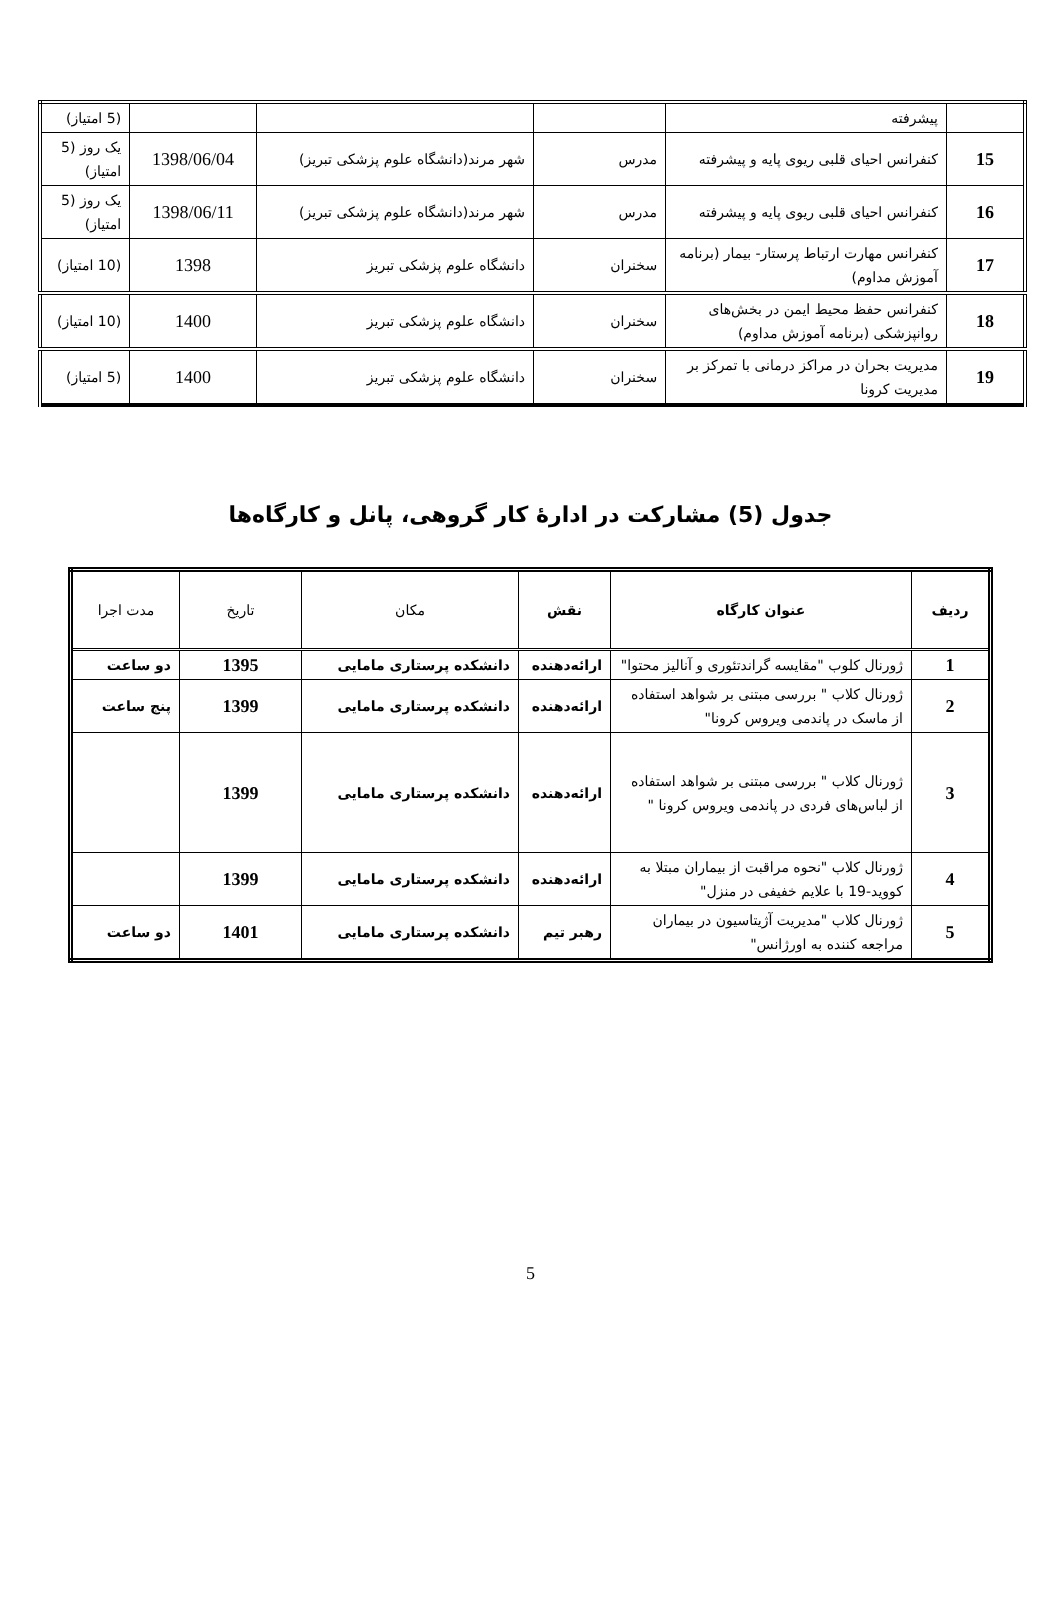| | پیشرفته | | | | (5 امتیاز) |
| 15 | کنفرانس احیای قلبی ریوی پایه و پیشرفته | مدرس | شهر مرند(دانشگاه علوم پزشکی تبریز) | 1398/06/04 | یک روز (5 امتیاز) |
| 16 | کنفرانس احیای قلبی ریوی پایه و پیشرفته | مدرس | شهر مرند(دانشگاه علوم پزشکی تبریز) | 1398/06/11 | یک روز (5 امتیاز) |
| 17 | کنفرانس مهارت ارتباط پرستار- بیمار (برنامه آموزش مداوم) | سخنران | دانشگاه علوم پزشکی تبریز | 1398 | (10 امتیاز) |
| 18 | کنفرانس حفظ محیط ایمن در بخش‌های روانپزشکی (برنامه آموزش مداوم) | سخنران | دانشگاه علوم پزشکی تبریز | 1400 | (10 امتیاز) |
| 19 | مدیریت بحران در مراکز درمانی با تمرکز بر مدیریت کرونا | سخنران | دانشگاه علوم پزشکی تبریز | 1400 | (5 امتیاز) |
جدول (5) مشارکت در ادارهٔ کار گروهی، پانل و کارگاه‌ها
| ردیف | عنوان کارگاه | نقش | مکان | تاریخ | مدت اجرا |
| --- | --- | --- | --- | --- | --- |
| 1 | ژورنال کلوب "مقایسه گراندتئوری و آنالیز محتوا" | ارائه‌دهنده | دانشکده پرستاری مامایی | 1395 | دو ساعت |
| 2 | ژورنال کلاب " بررسی مبتنی بر شواهد استفاده از ماسک در پاندمی ویروس کرونا" | ارائه‌دهنده | دانشکده پرستاری مامایی | 1399 | پنج ساعت |
| 3 | ژورنال کلاب " بررسی مبتنی بر شواهد استفاده از لباس‌های فردی در پاندمی ویروس کرونا " | ارائه‌دهنده | دانشکده پرستاری مامایی | 1399 | |
| 4 | ژورنال کلاب "نحوه مراقبت از بیماران مبتلا به کووید-19 با علایم خفیفی در منزل" | ارائه‌دهنده | دانشکده پرستاری مامایی | 1399 | |
| 5 | ژورنال کلاب "مدیریت آژیتاسیون در بیماران مراجعه کننده به اورژانس" | رهبر تیم | دانشکده پرستاری مامایی | 1401 | دو ساعت |
5